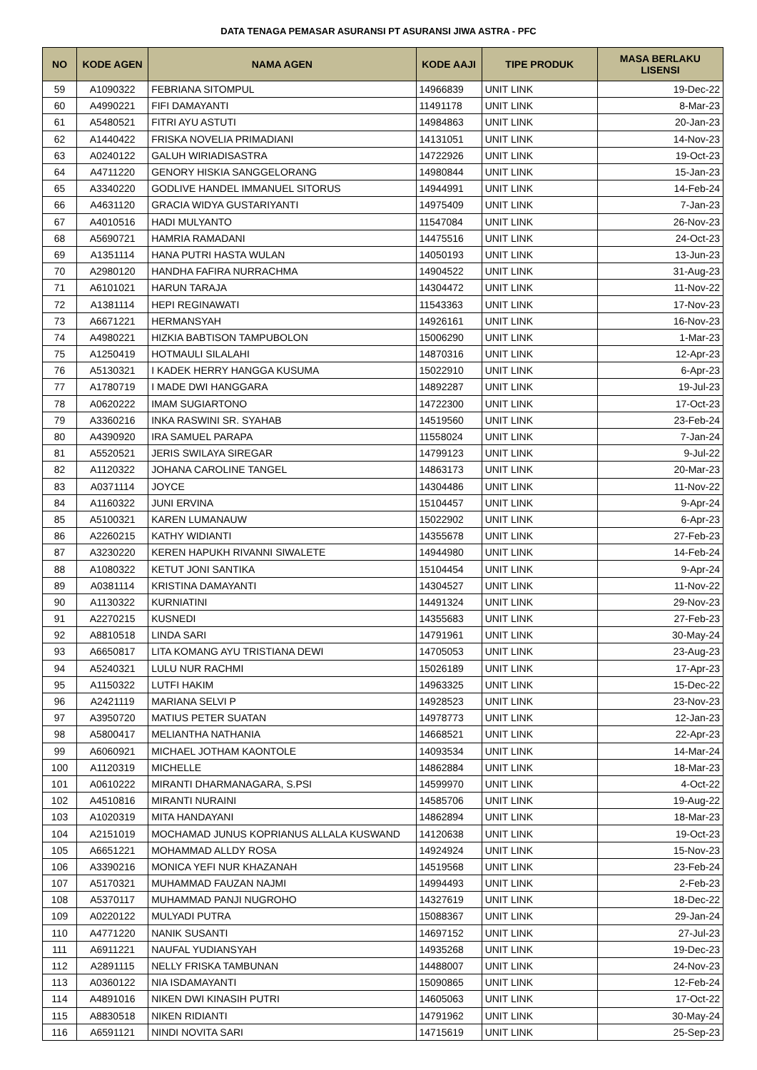DATA TENAGA PEMASAR ASURANSI PT ASURANSI JIWA ASTRA - PFC
| NO | KODE AGEN | NAMA AGEN | KODE AAJI | TIPE PRODUK | MASA BERLAKU LISENSI |
| --- | --- | --- | --- | --- | --- |
| 59 | A1090322 | FEBRIANA SITOMPUL | 14966839 | UNIT LINK | 19-Dec-22 |
| 60 | A4990221 | FIFI DAMAYANTI | 11491178 | UNIT LINK | 8-Mar-23 |
| 61 | A5480521 | FITRI AYU ASTUTI | 14984863 | UNIT LINK | 20-Jan-23 |
| 62 | A1440422 | FRISKA NOVELIA PRIMADIANI | 14131051 | UNIT LINK | 14-Nov-23 |
| 63 | A0240122 | GALUH WIRIADISASTRA | 14722926 | UNIT LINK | 19-Oct-23 |
| 64 | A4711220 | GENORY HISKIA SANGGELORANG | 14980844 | UNIT LINK | 15-Jan-23 |
| 65 | A3340220 | GODLIVE HANDEL IMMANUEL SITORUS | 14944991 | UNIT LINK | 14-Feb-24 |
| 66 | A4631120 | GRACIA WIDYA GUSTARIYANTI | 14975409 | UNIT LINK | 7-Jan-23 |
| 67 | A4010516 | HADI MULYANTO | 11547084 | UNIT LINK | 26-Nov-23 |
| 68 | A5690721 | HAMRIA RAMADANI | 14475516 | UNIT LINK | 24-Oct-23 |
| 69 | A1351114 | HANA PUTRI HASTA WULAN | 14050193 | UNIT LINK | 13-Jun-23 |
| 70 | A2980120 | HANDHA FAFIRA NURRACHMA | 14904522 | UNIT LINK | 31-Aug-23 |
| 71 | A6101021 | HARUN TARAJA | 14304472 | UNIT LINK | 11-Nov-22 |
| 72 | A1381114 | HEPI REGINAWATI | 11543363 | UNIT LINK | 17-Nov-23 |
| 73 | A6671221 | HERMANSYAH | 14926161 | UNIT LINK | 16-Nov-23 |
| 74 | A4980221 | HIZKIA BABTISON TAMPUBOLON | 15006290 | UNIT LINK | 1-Mar-23 |
| 75 | A1250419 | HOTMAULI SILALAHI | 14870316 | UNIT LINK | 12-Apr-23 |
| 76 | A5130321 | I KADEK HERRY HANGGA KUSUMA | 15022910 | UNIT LINK | 6-Apr-23 |
| 77 | A1780719 | I MADE DWI HANGGARA | 14892287 | UNIT LINK | 19-Jul-23 |
| 78 | A0620222 | IMAM SUGIARTONO | 14722300 | UNIT LINK | 17-Oct-23 |
| 79 | A3360216 | INKA RASWINI SR. SYAHAB | 14519560 | UNIT LINK | 23-Feb-24 |
| 80 | A4390920 | IRA SAMUEL PARAPA | 11558024 | UNIT LINK | 7-Jan-24 |
| 81 | A5520521 | JERIS SWILAYA SIREGAR | 14799123 | UNIT LINK | 9-Jul-22 |
| 82 | A1120322 | JOHANA CAROLINE TANGEL | 14863173 | UNIT LINK | 20-Mar-23 |
| 83 | A0371114 | JOYCE | 14304486 | UNIT LINK | 11-Nov-22 |
| 84 | A1160322 | JUNI ERVINA | 15104457 | UNIT LINK | 9-Apr-24 |
| 85 | A5100321 | KAREN LUMANAUW | 15022902 | UNIT LINK | 6-Apr-23 |
| 86 | A2260215 | KATHY WIDIANTI | 14355678 | UNIT LINK | 27-Feb-23 |
| 87 | A3230220 | KEREN HAPUKH RIVANNI SIWALETE | 14944980 | UNIT LINK | 14-Feb-24 |
| 88 | A1080322 | KETUT JONI SANTIKA | 15104454 | UNIT LINK | 9-Apr-24 |
| 89 | A0381114 | KRISTINA DAMAYANTI | 14304527 | UNIT LINK | 11-Nov-22 |
| 90 | A1130322 | KURNIATINI | 14491324 | UNIT LINK | 29-Nov-23 |
| 91 | A2270215 | KUSNEDI | 14355683 | UNIT LINK | 27-Feb-23 |
| 92 | A8810518 | LINDA SARI | 14791961 | UNIT LINK | 30-May-24 |
| 93 | A6650817 | LITA KOMANG AYU TRISTIANA DEWI | 14705053 | UNIT LINK | 23-Aug-23 |
| 94 | A5240321 | LULU NUR RACHMI | 15026189 | UNIT LINK | 17-Apr-23 |
| 95 | A1150322 | LUTFI HAKIM | 14963325 | UNIT LINK | 15-Dec-22 |
| 96 | A2421119 | MARIANA SELVI P | 14928523 | UNIT LINK | 23-Nov-23 |
| 97 | A3950720 | MATIUS PETER SUATAN | 14978773 | UNIT LINK | 12-Jan-23 |
| 98 | A5800417 | MELIANTHA NATHANIA | 14668521 | UNIT LINK | 22-Apr-23 |
| 99 | A6060921 | MICHAEL JOTHAM KAONTOLE | 14093534 | UNIT LINK | 14-Mar-24 |
| 100 | A1120319 | MICHELLE | 14862884 | UNIT LINK | 18-Mar-23 |
| 101 | A0610222 | MIRANTI DHARMANAGARA, S.PSI | 14599970 | UNIT LINK | 4-Oct-22 |
| 102 | A4510816 | MIRANTI NURAINI | 14585706 | UNIT LINK | 19-Aug-22 |
| 103 | A1020319 | MITA HANDAYANI | 14862894 | UNIT LINK | 18-Mar-23 |
| 104 | A2151019 | MOCHAMAD JUNUS KOPRIANUS ALLALA KUSWAND | 14120638 | UNIT LINK | 19-Oct-23 |
| 105 | A6651221 | MOHAMMAD ALLDY ROSA | 14924924 | UNIT LINK | 15-Nov-23 |
| 106 | A3390216 | MONICA YEFI NUR KHAZANAH | 14519568 | UNIT LINK | 23-Feb-24 |
| 107 | A5170321 | MUHAMMAD FAUZAN NAJMI | 14994493 | UNIT LINK | 2-Feb-23 |
| 108 | A5370117 | MUHAMMAD PANJI NUGROHO | 14327619 | UNIT LINK | 18-Dec-22 |
| 109 | A0220122 | MULYADI PUTRA | 15088367 | UNIT LINK | 29-Jan-24 |
| 110 | A4771220 | NANIK SUSANTI | 14697152 | UNIT LINK | 27-Jul-23 |
| 111 | A6911221 | NAUFAL YUDIANSYAH | 14935268 | UNIT LINK | 19-Dec-23 |
| 112 | A2891115 | NELLY FRISKA TAMBUNAN | 14488007 | UNIT LINK | 24-Nov-23 |
| 113 | A0360122 | NIA ISDAMAYANTI | 15090865 | UNIT LINK | 12-Feb-24 |
| 114 | A4891016 | NIKEN DWI KINASIH PUTRI | 14605063 | UNIT LINK | 17-Oct-22 |
| 115 | A8830518 | NIKEN RIDIANTI | 14791962 | UNIT LINK | 30-May-24 |
| 116 | A6591121 | NINDI NOVITA SARI | 14715619 | UNIT LINK | 25-Sep-23 |